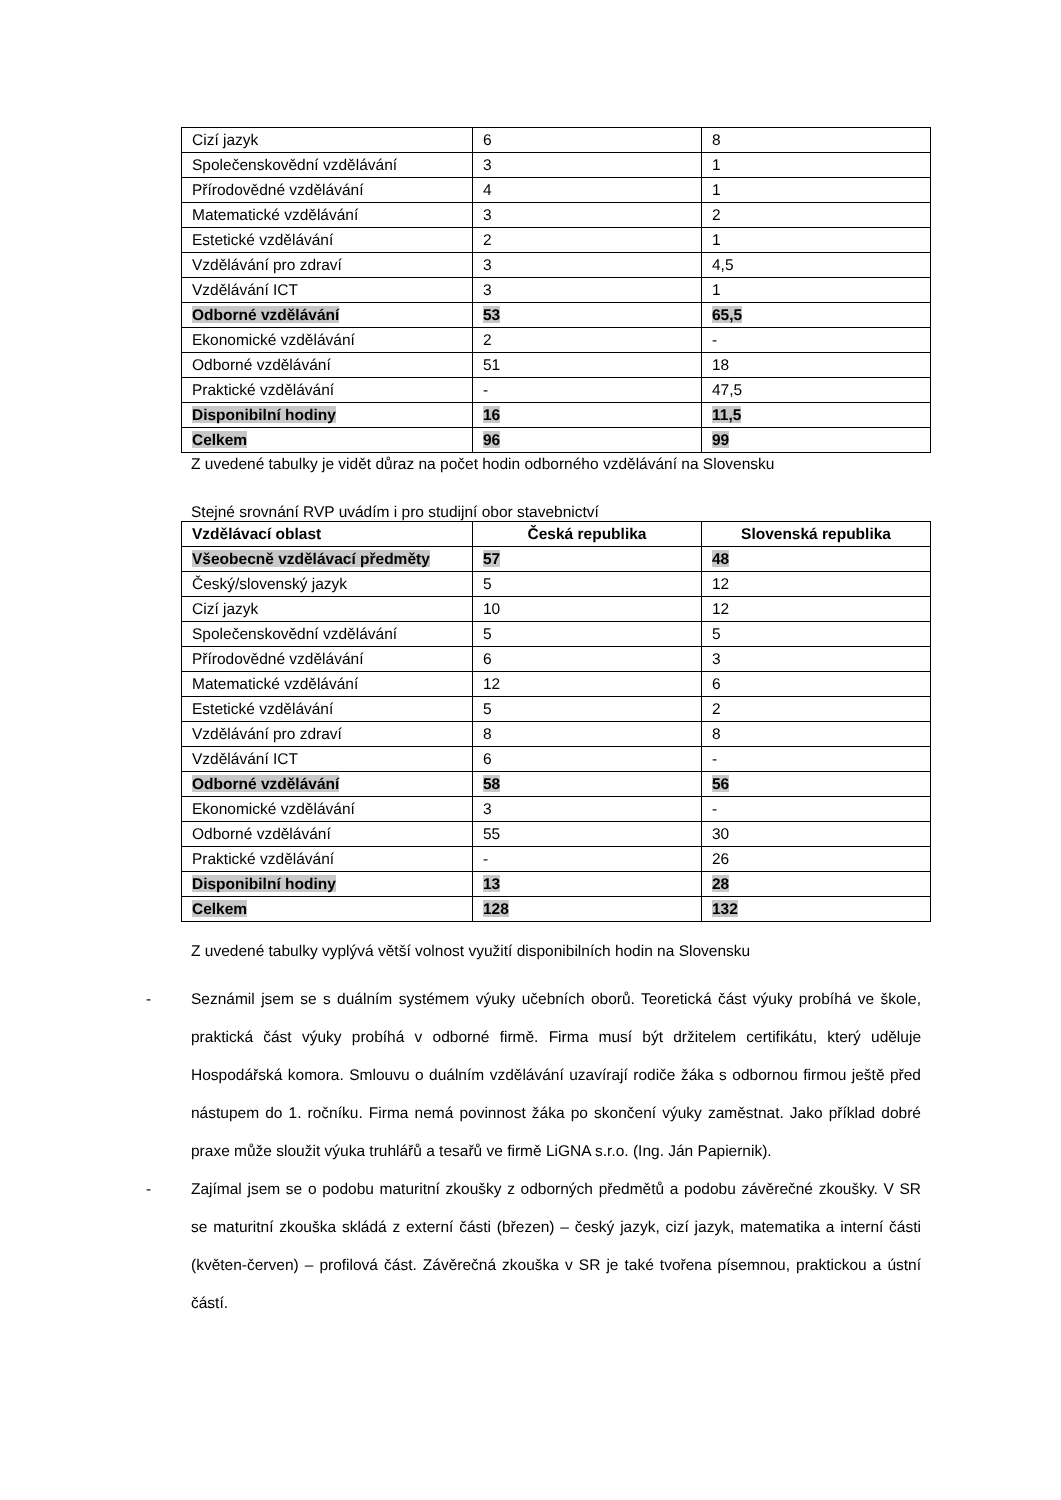| Cizí jazyk | 6 | 8 |
| Společenskovědní vzdělávání | 3 | 1 |
| Přírodovědné vzdělávání | 4 | 1 |
| Matematické vzdělávání | 3 | 2 |
| Estetické vzdělávání | 2 | 1 |
| Vzdělávání pro zdraví | 3 | 4,5 |
| Vzdělávání ICT | 3 | 1 |
| Odborné vzdělávání | 53 | 65,5 |
| Ekonomické vzdělávání | 2 | - |
| Odborné vzdělávání | 51 | 18 |
| Praktické vzdělávání | - | 47,5 |
| Disponibilní hodiny | 16 | 11,5 |
| Celkem | 96 | 99 |
Z uvedené tabulky je vidět důraz na počet hodin odborného vzdělávání na Slovensku
Stejné srovnání RVP uvádím i pro studijní obor stavebnictví
| Vzdělávací oblast | Česká republika | Slovenská republika |
| --- | --- | --- |
| Všeobecně vzdělávací předměty | 57 | 48 |
| Český/slovenský jazyk | 5 | 12 |
| Cizí jazyk | 10 | 12 |
| Společenskovědní vzdělávání | 5 | 5 |
| Přírodovědné vzdělávání | 6 | 3 |
| Matematické vzdělávání | 12 | 6 |
| Estetické vzdělávání | 5 | 2 |
| Vzdělávání pro zdraví | 8 | 8 |
| Vzdělávání ICT | 6 | - |
| Odborné vzdělávání | 58 | 56 |
| Ekonomické vzdělávání | 3 | - |
| Odborné vzdělávání | 55 | 30 |
| Praktické vzdělávání | - | 26 |
| Disponibilní hodiny | 13 | 28 |
| Celkem | 128 | 132 |
Z uvedené tabulky vyplývá větší volnost využití disponibilních hodin na Slovensku
- Seznámil jsem se s duálním systémem výuky učebních oborů. Teoretická část výuky probíhá ve škole, praktická část výuky probíhá v odborné firmě. Firma musí být držitelem certifikátu, který uděluje Hospodářská komora. Smlouvu o duálním vzdělávání uzavírají rodiče žáka s odbornou firmou ještě před nástupem do 1. ročníku. Firma nemá povinnost žáka po skončení výuky zaměstnat. Jako příklad dobré praxe může sloužit výuka truhlářů a tesařů ve firmě LiGNA s.r.o. (Ing. Ján Papiernik).
- Zajímal jsem se o podobu maturitní zkoušky z odborných předmětů a podobu závěrečné zkoušky. V SR se maturitní zkouška skládá z externí části (březen) – český jazyk, cizí jazyk, matematika a interní části (květen-červen) – profilová část. Závěrečná zkouška v SR je také tvořena písemnou, praktickou a ústní částí.